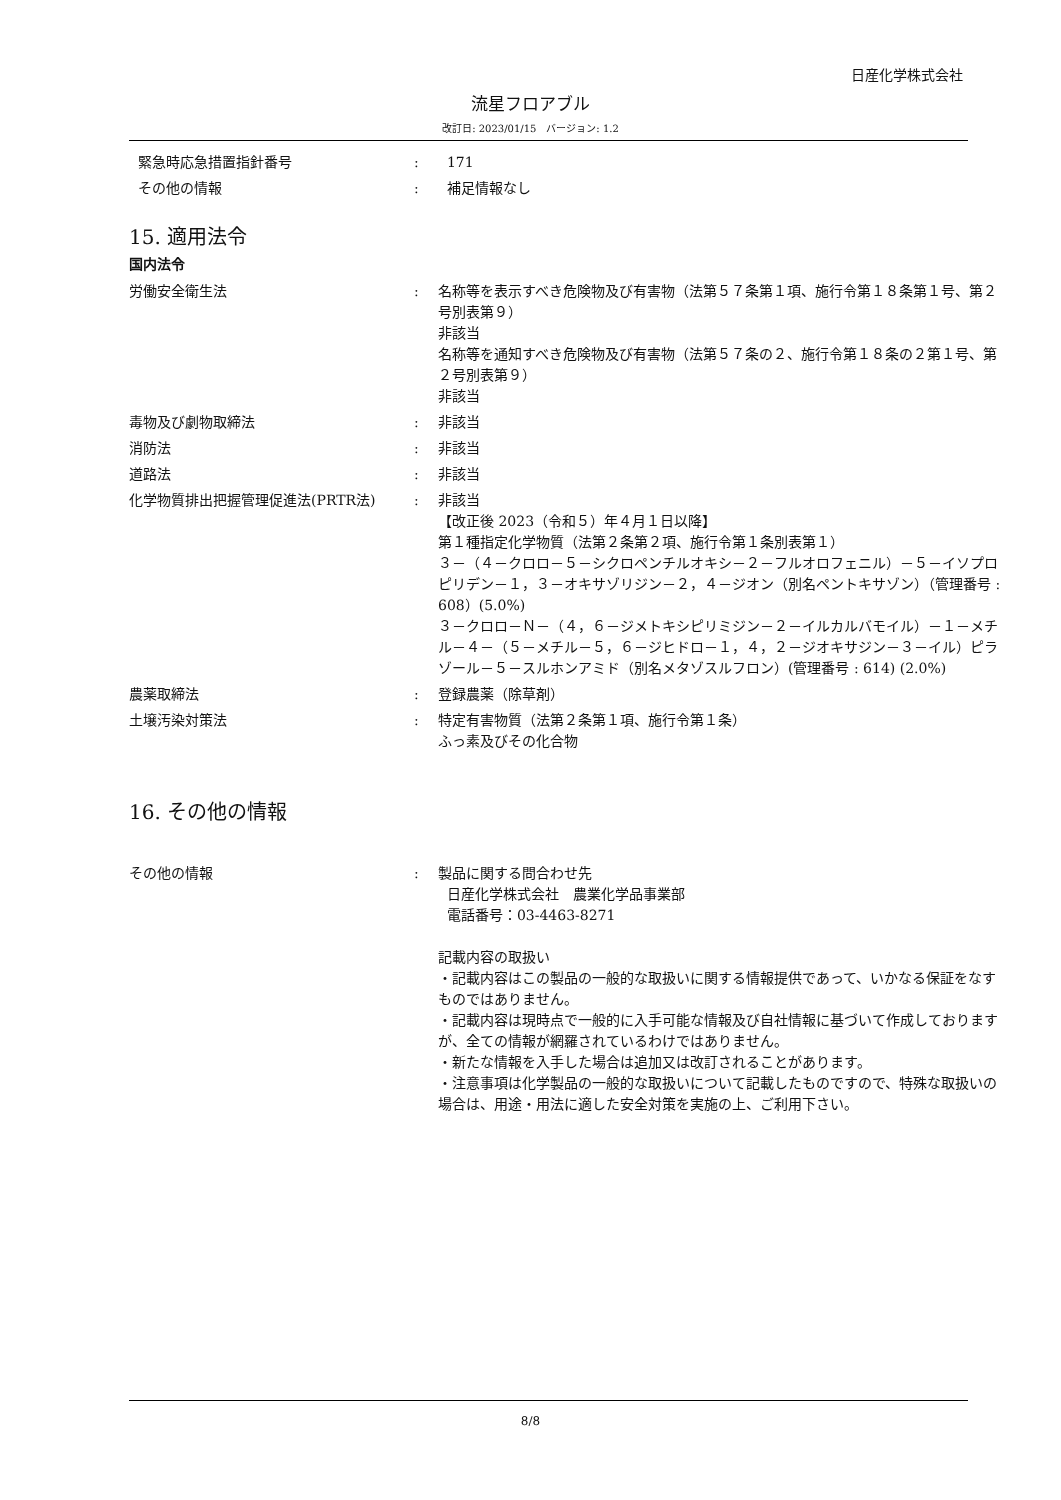日産化学株式会社
流星フロアブル
改訂日: 2023/01/15　バージョン: 1.2
緊急時応急措置指針番号 : 171
その他の情報 : 補足情報なし
15. 適用法令
国内法令
労働安全衛生法 : 名称等を表示すべき危険物及び有害物（法第５７条第１項、施行令第１８条第１号、第２号別表第９）
非該当
名称等を通知すべき危険物及び有害物（法第５７条の２、施行令第１８条の２第１号、第２号別表第９）
非該当
毒物及び劇物取締法 : 非該当
消防法 : 非該当
道路法 : 非該当
化学物質排出把握管理促進法(PRTR法) : 非該当
【改正後 2023（令和５）年４月１日以降】
第１種指定化学物質（法第２条第２項、施行令第１条別表第１）
３－（４－クロロ－５－シクロペンチルオキシ－２－フルオロフェニル）－５－イソプロピリデン－１，３－オキサゾリジン－２，４－ジオン（別名ペントキサゾン）（管理番号 : 608）(5.0%)
３－クロロ－Ｎ－（４，６－ジメトキシピリミジン－２－イルカルバモイル）－１－メチル－４－（５－メチル－５，６－ジヒドロ－１，４，２－ジオキサジン－３－イル）ピラゾール－５－スルホンアミド（別名メタゾスルフロン）(管理番号 : 614) (2.0%)
農薬取締法 : 登録農薬（除草剤）
土壌汚染対策法 : 特定有害物質（法第２条第１項、施行令第１条）
ふっ素及びその化合物
16. その他の情報
その他の情報 : 製品に関する問合わせ先
日産化学株式会社　農業化学品事業部
電話番号：03-4463-8271
記載内容の取扱い
・記載内容はこの製品の一般的な取扱いに関する情報提供であって、いかなる保証をなすものではありません。
・記載内容は現時点で一般的に入手可能な情報及び自社情報に基づいて作成しておりますが、全ての情報が網羅されているわけではありません。
・新たな情報を入手した場合は追加又は改訂されることがあります。
・注意事項は化学製品の一般的な取扱いについて記載したものですので、特殊な取扱いの場合は、用途・用法に適した安全対策を実施の上、ご利用下さい。
8/8